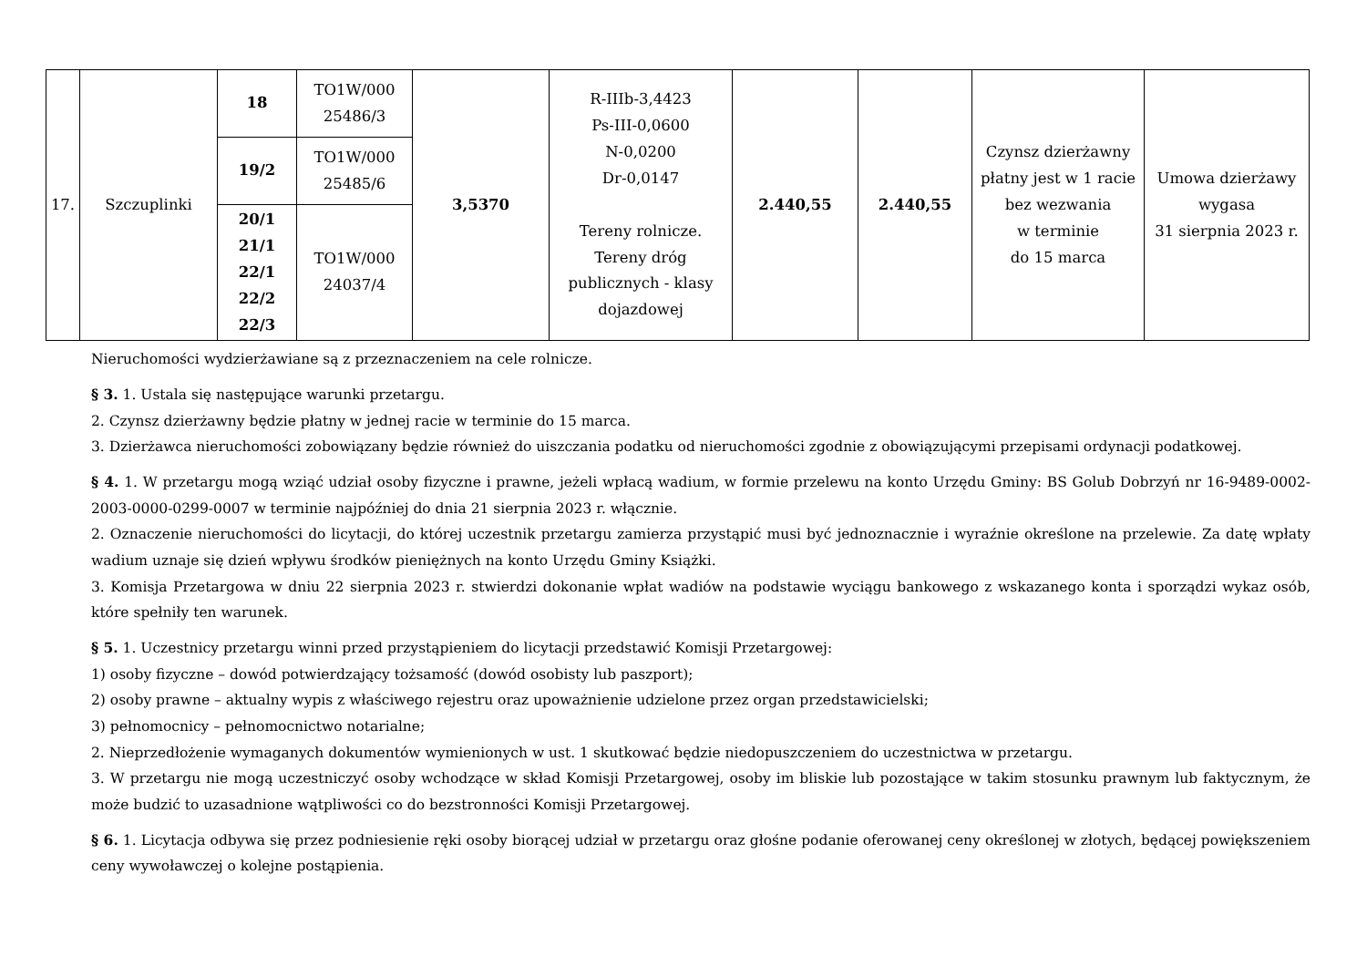| 17. | Szczuplinki | 18 | TO1W/000 25486/3 | 3,5370 | R-IIIb-3,4423 Ps-III-0,0600 N-0,0200 Dr-0,0147 Tereny rolnicze. Tereny dróg publicznych - klasy dojazdowej | 2.440,55 | 2.440,55 | Czynsz dzierżawny płatny jest w 1 racie bez wezwania w terminie do 15 marca | Umowa dzierżawy wygasa 31 sierpnia 2023 r. |
| | | 19/2 | TO1W/000 25485/6 | | | | | | |
| | | 20/1 21/1 22/1 22/2 22/3 | TO1W/000 24037/4 | | | | | | |
Nieruchomości wydzierżawiane są z przeznaczeniem na cele rolnicze.
§ 3. 1. Ustala się następujące warunki przetargu.
2. Czynsz dzierżawny będzie płatny w jednej racie w terminie do 15 marca.
3. Dzierżawca nieruchomości zobowiązany będzie również do uiszczania podatku od nieruchomości zgodnie z obowiązującymi przepisami ordynacji podatkowej.
§ 4. 1. W przetargu mogą wziąć udział osoby fizyczne i prawne, jeżeli wpłacą wadium, w formie przelewu na konto Urzędu Gminy: BS Golub Dobrzyń nr 16-9489-0002-2003-0000-0299-0007 w terminie najpóźniej do dnia 21 sierpnia 2023 r. włącznie.
2. Oznaczenie nieruchomości do licytacji, do której uczestnik przetargu zamierza przystąpić musi być jednoznacznie i wyraźnie określone na przelewie. Za datę wpłaty wadium uznaje się dzień wpływu środków pieniężnych na konto Urzędu Gminy Książki.
3. Komisja Przetargowa w dniu 22 sierpnia 2023 r. stwierdzi dokonanie wpłat wadiów na podstawie wyciągu bankowego z wskazanego konta i sporządzi wykaz osób, które spełniły ten warunek.
§ 5. 1. Uczestnicy przetargu winni przed przystąpieniem do licytacji przedstawić Komisji Przetargowej:
1) osoby fizyczne – dowód potwierdzający tożsamość (dowód osobisty lub paszport);
2) osoby prawne – aktualny wypis z właściwego rejestru oraz upoważnienie udzielone przez organ przedstawicielski;
3) pełnomocnicy – pełnomocnictwo notarialne;
2. Nieprzedłożenie wymaganych dokumentów wymienionych w ust. 1 skutkować będzie niedopuszczeniem do uczestnictwa w przetargu.
3. W przetargu nie mogą uczestniczyć osoby wchodzące w skład Komisji Przetargowej, osoby im bliskie lub pozostające w takim stosunku prawnym lub faktycznym, że może budzić to uzasadnione wątpliwości co do bezstronności Komisji Przetargowej.
§ 6. 1. Licytacja odbywa się przez podniesienie ręki osoby biorącej udział w przetargu oraz głośne podanie oferowanej ceny określonej w złotych, będącej powiększeniem ceny wywoławczej o kolejne postąpienia.